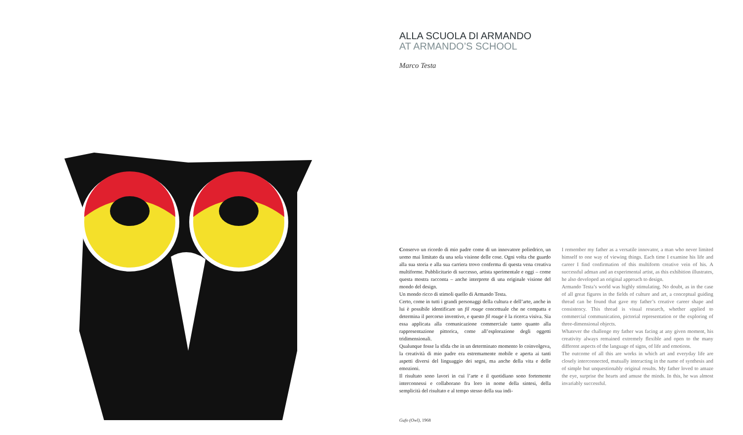ALLA SCUOLA DI ARMANDO
AT ARMANDO’S SCHOOL
Marco Testa
Conservo un ricordo di mio padre come di un innovatore poliedrico, un uomo mai limitato da una sola visione delle cose. Ogni volta che guardo alla sua storia e alla sua carriera trovo conferma di questa vena creativa multiforme. Pubblicitario di successo, artista sperimentale e oggi – come questa mostra racconta – anche interprete di una originale visione del mondo del design.
Un mondo ricco di stimoli quello di Armando Testa.
Certo, come in tutti i grandi personaggi della cultura e dell’arte, anche in lui è possibile identificare un fil rouge concettuale che ne compatta e determina il percorso inventivo, e questo fil rouge è la ricerca visiva. Sia essa applicata alla comunicazione commerciale tanto quanto alla rappresentazione pittorica, come all’esplorazione degli oggetti tridimensionali.
Qualunque fosse la sfida che in un determinato momento lo coinvolgeva, la creatività di mio padre era estremamente mobile e aperta ai tanti aspetti diversi del linguaggio dei segni, ma anche della vita e delle emozioni.
Il risultato sono lavori in cui l’arte e il quotidiano sono fortemente interconnessi e collaborano fra loro in nome della sintesi, della semplicità del risultato e al tempo stesso della sua indi-
I remember my father as a versatile innovator, a man who never limited himself to one way of viewing things. Each time I examine his life and career I find confirmation of this multiform creative vein of his. A successful adman and an experimental artist, as this exhibition illustrates, he also developed an original approach to design.
Armando Testa’s world was highly stimulating. No doubt, as in the case of all great figures in the fields of culture and art, a conceptual guiding thread can be found that gave my father’s creative career shape and consistency. This thread is visual research, whether applied to commercial communication, pictorial representation or the exploring of three-dimensional objects.
Whatever the challenge my father was facing at any given moment, his creativity always remained extremely flexible and open to the many different aspects of the language of signs, of life and emotions.
The outcome of all this are works in which art and everyday life are closely interconnected, mutually interacting in the name of synthesis and of simple but unquestionably original results. My father loved to amaze the eye, surprise the hearts and amuse the minds. In this, he was almost invariably successful.
Gufo (Owl), 1968